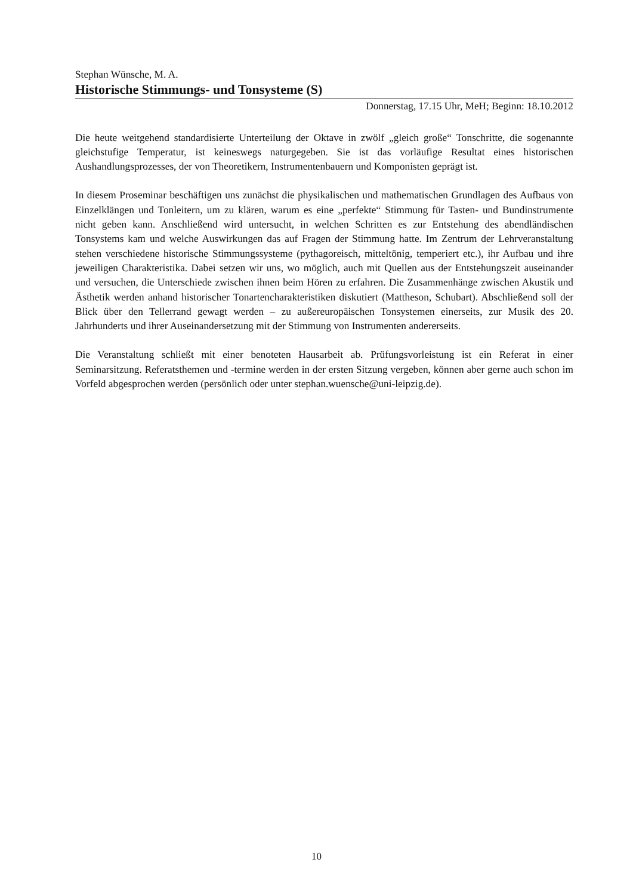Stephan Wünsche, M. A.
Historische Stimmungs- und Tonsysteme (S)
Donnerstag, 17.15 Uhr, MeH; Beginn: 18.10.2012
Die heute weitgehend standardisierte Unterteilung der Oktave in zwölf „gleich große“ Tonschritte, die sogenannte gleichstufige Temperatur, ist keineswegs naturgegeben. Sie ist das vorläufige Resultat eines historischen Aushandlungsprozesses, der von Theoretikern, Instrumentenbauern und Komponisten geprägt ist.
In diesem Proseminar beschäftigen uns zunächst die physikalischen und mathematischen Grundlagen des Aufbaus von Einzelklängen und Tonleitern, um zu klären, warum es eine „perfekte“ Stimmung für Tasten- und Bundinstrumente nicht geben kann. Anschließend wird untersucht, in welchen Schritten es zur Entstehung des abendländischen Tonsystems kam und welche Auswirkungen das auf Fragen der Stimmung hatte. Im Zentrum der Lehrveranstaltung stehen verschiedene historische Stimmungssysteme (pythagoreisch, mitteltönig, temperiert etc.), ihr Aufbau und ihre jeweiligen Charakteristika. Dabei setzen wir uns, wo möglich, auch mit Quellen aus der Entstehungszeit auseinander und versuchen, die Unterschiede zwischen ihnen beim Hören zu erfahren. Die Zusammenhänge zwischen Akustik und Ästhetik werden anhand historischer Tonartencharakteristiken diskutiert (Mattheson, Schubart). Abschließend soll der Blick über den Tellerrand gewagt werden – zu außereuropäischen Tonsystemen einerseits, zur Musik des 20. Jahrhunderts und ihrer Auseinandersetzung mit der Stimmung von Instrumenten andererseits.
Die Veranstaltung schließt mit einer benoteten Hausarbeit ab. Prüfungsvorleistung ist ein Referat in einer Seminarsitzung. Referatsthemen und -termine werden in der ersten Sitzung vergeben, können aber gerne auch schon im Vorfeld abgesprochen werden (persönlich oder unter stephan.wuensche@uni-leipzig.de).
10